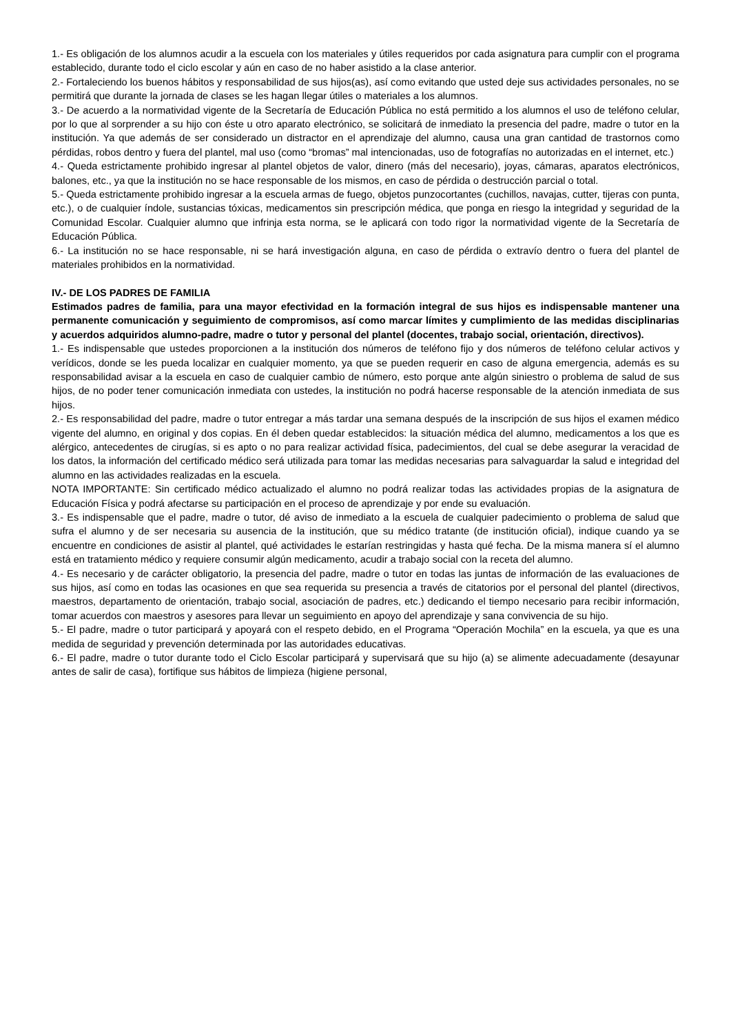1.- Es obligación de los alumnos acudir a la escuela con los materiales y útiles requeridos por cada asignatura para cumplir con el programa establecido, durante todo el ciclo escolar y aún en caso de no haber asistido a la clase anterior.
2.- Fortaleciendo los buenos hábitos y responsabilidad de sus hijos(as), así como evitando que usted deje sus actividades personales, no se permitirá que durante la jornada de clases se les hagan llegar útiles o materiales a los alumnos.
3.- De acuerdo a la normatividad vigente de la Secretaría de Educación Pública no está permitido a los alumnos el uso de teléfono celular, por lo que al sorprender a su hijo con éste u otro aparato electrónico, se solicitará de inmediato la presencia del padre, madre o tutor en la institución. Ya que además de ser considerado un distractor en el aprendizaje del alumno, causa una gran cantidad de trastornos como pérdidas, robos dentro y fuera del plantel, mal uso (como “bromas” mal intencionadas, uso de fotografías no autorizadas en el internet, etc.)
4.- Queda estrictamente prohibido ingresar al plantel objetos de valor, dinero (más del necesario), joyas, cámaras, aparatos electrónicos, balones, etc., ya que la institución no se hace responsable de los mismos, en caso de pérdida o destrucción parcial o total.
5.- Queda estrictamente prohibido ingresar a la escuela armas de fuego, objetos punzocortantes (cuchillos, navajas, cutter, tijeras con punta, etc.), o de cualquier índole, sustancias tóxicas, medicamentos sin prescripción médica, que ponga en riesgo la integridad y seguridad de la Comunidad Escolar. Cualquier alumno que infrinja esta norma, se le aplicará con todo rigor la normatividad vigente de la Secretaría de Educación Pública.
6.- La institución no se hace responsable, ni se hará investigación alguna, en caso de pérdida o extravío dentro o fuera del plantel de materiales prohibidos en la normatividad.
IV.- DE LOS PADRES DE FAMILIA
Estimados padres de familia, para una mayor efectividad en la formación integral de sus hijos es indispensable mantener una permanente comunicación y seguimiento de compromisos, así como marcar límites y cumplimiento de las medidas disciplinarias y acuerdos adquiridos alumno-padre, madre o tutor y personal del plantel (docentes, trabajo social, orientación, directivos).
1.- Es indispensable que ustedes proporcionen a la institución dos números de teléfono fijo y dos números de teléfono celular activos y verídicos, donde se les pueda localizar en cualquier momento, ya que se pueden requerir en caso de alguna emergencia, además es su responsabilidad avisar a la escuela en caso de cualquier cambio de número, esto porque ante algún siniestro o problema de salud de sus hijos, de no poder tener comunicación inmediata con ustedes, la institución no podrá hacerse responsable de la atención inmediata de sus hijos.
2.- Es responsabilidad del padre, madre o tutor entregar a más tardar una semana después de la inscripción de sus hijos el examen médico vigente del alumno, en original y dos copias. En él deben quedar establecidos: la situación médica del alumno, medicamentos a los que es alérgico, antecedentes de cirugías, si es apto o no para realizar actividad física, padecimientos, del cual se debe asegurar la veracidad de los datos, la información del certificado médico será utilizada para tomar las medidas necesarias para salvaguardar la salud e integridad del alumno en las actividades realizadas en la escuela.
NOTA IMPORTANTE: Sin certificado médico actualizado el alumno no podrá realizar todas las actividades propias de la asignatura de Educación Física y podrá afectarse su participación en el proceso de aprendizaje y por ende su evaluación.
3.- Es indispensable que el padre, madre o tutor, dé aviso de inmediato a la escuela de cualquier padecimiento o problema de salud que sufra el alumno y de ser necesaria su ausencia de la institución, que su médico tratante (de institución oficial), indique cuando ya se encuentre en condiciones de asistir al plantel, qué actividades le estarían restringidas y hasta qué fecha. De la misma manera sí el alumno está en tratamiento médico y requiere consumir algún medicamento, acudir a trabajo social con la receta del alumno.
4.- Es necesario y de carácter obligatorio, la presencia del padre, madre o tutor en todas las juntas de información de las evaluaciones de sus hijos, así como en todas las ocasiones en que sea requerida su presencia a través de citatorios por el personal del plantel (directivos, maestros, departamento de orientación, trabajo social, asociación de padres, etc.) dedicando el tiempo necesario para recibir información, tomar acuerdos con maestros y asesores para llevar un seguimiento en apoyo del aprendizaje y sana convivencia de su hijo.
5.- El padre, madre o tutor participará y apoyará con el respeto debido, en el Programa “Operación Mochila” en la escuela, ya que es una medida de seguridad y prevención determinada por las autoridades educativas.
6.- El padre, madre o tutor durante todo el Ciclo Escolar participará y supervisará que su hijo (a) se alimente adecuadamente (desayunar antes de salir de casa), fortifique sus hábitos de limpieza (higiene personal,